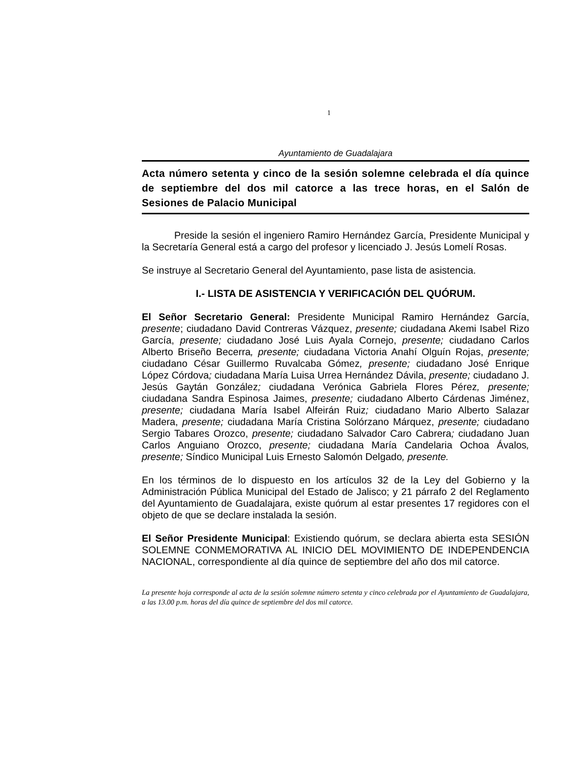1
Ayuntamiento de Guadalajara
Acta número setenta y cinco de la sesión solemne celebrada el día quince de septiembre del dos mil catorce a las trece horas, en el Salón de Sesiones de Palacio Municipal
Preside la sesión el ingeniero Ramiro Hernández García, Presidente Municipal y la Secretaría General está a cargo del profesor y licenciado J. Jesús Lomelí Rosas.
Se instruye al Secretario General del Ayuntamiento, pase lista de asistencia.
I.- LISTA DE ASISTENCIA Y VERIFICACIÓN DEL QUÓRUM.
El Señor Secretario General: Presidente Municipal Ramiro Hernández García, presente; ciudadano David Contreras Vázquez, presente; ciudadana Akemi Isabel Rizo García, presente; ciudadano José Luis Ayala Cornejo, presente; ciudadano Carlos Alberto Briseño Becerra, presente; ciudadana Victoria Anahí Olguín Rojas, presente; ciudadano César Guillermo Ruvalcaba Gómez, presente; ciudadano José Enrique López Córdova; ciudadana María Luisa Urrea Hernández Dávila, presente; ciudadano J. Jesús Gaytán González; ciudadana Verónica Gabriela Flores Pérez, presente; ciudadana Sandra Espinosa Jaimes, presente; ciudadano Alberto Cárdenas Jiménez, presente; ciudadana María Isabel Alfeirán Ruiz; ciudadano Mario Alberto Salazar Madera, presente; ciudadana María Cristina Solórzano Márquez, presente; ciudadano Sergio Tabares Orozco, presente; ciudadano Salvador Caro Cabrera; ciudadano Juan Carlos Anguiano Orozco, presente; ciudadana María Candelaria Ochoa Ávalos, presente; Síndico Municipal Luis Ernesto Salomón Delgado, presente.
En los términos de lo dispuesto en los artículos 32 de la Ley del Gobierno y la Administración Pública Municipal del Estado de Jalisco; y 21 párrafo 2 del Reglamento del Ayuntamiento de Guadalajara, existe quórum al estar presentes 17 regidores con el objeto de que se declare instalada la sesión.
El Señor Presidente Municipal: Existiendo quórum, se declara abierta esta SESIÓN SOLEMNE CONMEMORATIVA AL INICIO DEL MOVIMIENTO DE INDEPENDENCIA NACIONAL, correspondiente al día quince de septiembre del año dos mil catorce.
La presente hoja corresponde al acta de la sesión solemne número setenta y cinco celebrada por el Ayuntamiento de Guadalajara, a las 13.00 p.m. horas del día quince de septiembre del dos mil catorce.